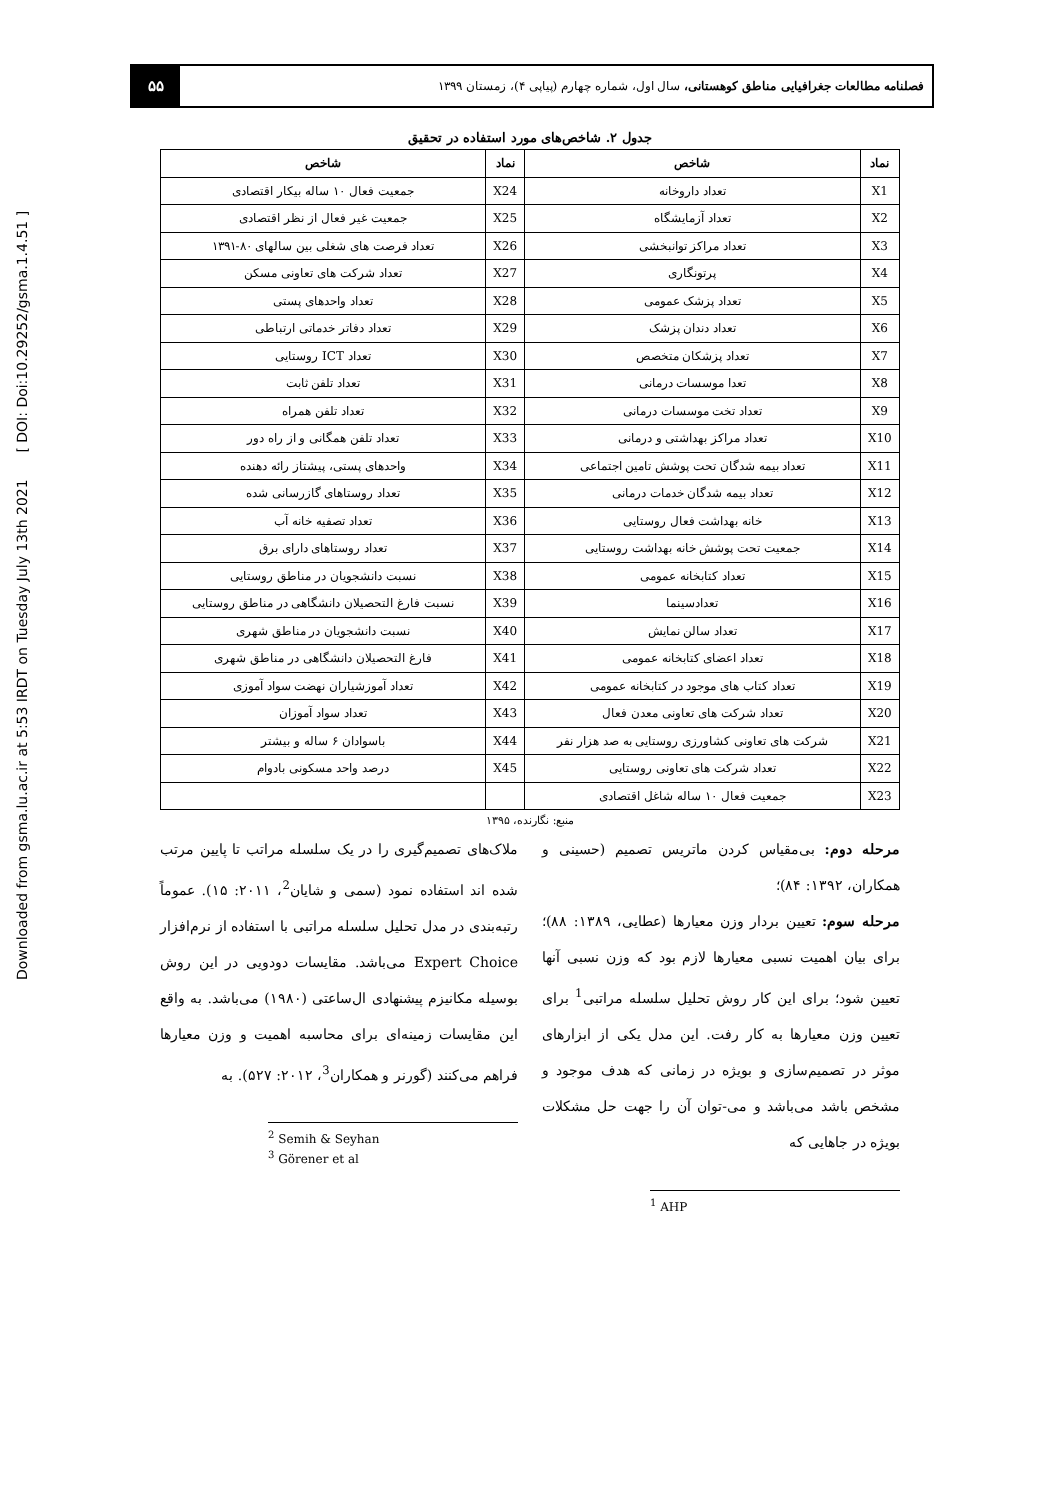Downloaded from gsma.lu.ac.ir at 5:53 IRDT on Tuesday July 13th 2021 [ DOI: Doi:10.29252/gsma.1.4.51 ]
فصلنامه مطالعات جغرافیایی مناطق کوهستانی، سال اول، شماره چهارم (پیاپی ۴)، زمستان ۱۳۹۹
۵۵
جدول ۲. شاخص‌های مورد استفاده در تحقیق
| نماد | شاخص | نماد | شاخص |
| --- | --- | --- | --- |
| X1 | تعداد داروخانه | X24 | جمعیت فعال ۱۰ ساله بیکار اقتصادی |
| X2 | تعداد آزمایشگاه | X25 | جمعیت غیر فعال از نظر اقتصادی |
| X3 | تعداد مراکز توانبخشی | X26 | تعداد فرصت های شغلی بین سالهای ۸۰-۱۳۹۱ |
| X4 | پرتونگاری | X27 | تعداد شرکت های تعاونی مسکن |
| X5 | تعداد پزشک عمومی | X28 | تعداد واحدهای پستی |
| X6 | تعداد دندان پزشک | X29 | تعداد دفاتر خدماتی ارتباطی |
| X7 | تعداد پزشکان متخصص | X30 | تعداد ICT روستایی |
| X8 | تعدا موسسات درمانی | X31 | تعداد تلفن ثابت |
| X9 | تعداد تخت موسسات درمانی | X32 | تعداد تلفن همراه |
| X10 | تعداد مراکز بهداشتی و درمانی | X33 | تعداد تلفن همگانی و از راه دور |
| X11 | تعداد بیمه شدگان تحت پوشش تامین اجتماعی | X34 | واحدهای پستی، پیشتاز رائه دهنده |
| X12 | تعداد بیمه شدگان خدمات درمانی | X35 | تعداد روستاهای گازرسانی شده |
| X13 | خانه بهداشت فعال روستایی | X36 | تعداد تصفیه خانه آب |
| X14 | جمعیت تحت پوشش خانه بهداشت روستایی | X37 | تعداد روستاهای دارای برق |
| X15 | تعداد کتابخانه عمومی | X38 | نسبت دانشجویان در مناطق روستایی |
| X16 | تعدادسینما | X39 | نسبت فارغ التحصیلان دانشگاهی در مناطق روستایی |
| X17 | تعداد سالن نمایش | X40 | نسبت دانشجویان در مناطق شهری |
| X18 | تعداد اعضای کتابخانه عمومی | X41 | فارغ التحصیلان دانشگاهی در مناطق شهری |
| X19 | تعداد کتاب های موجود در کتابخانه عمومی | X42 | تعداد آموزشیاران نهضت سواد آموزی |
| X20 | تعداد شرکت های تعاونی معدن فعال | X43 | تعداد سواد آموزان |
| X21 | شرکت های تعاونی کشاورزی روستایی به صد هزار نفر | X44 | باسوادان ۶ ساله و بیشتر |
| X22 | تعداد شرکت های تعاونی روستایی | X45 | درصد واحد مسکونی بادوام |
| X23 | جمعیت فعال ۱۰ ساله شاغل اقتصادی | | |
منبع: نگارنده، ۱۳۹۵
مرحله دوم: بی‌مقیاس کردن ماتریس تصمیم (حسینی و همکاران، ۱۳۹۲: ۸۴)؛
مرحله سوم: تعیین بردار وزن معیارها (عطایی، ۱۳۸۹: ۸۸)؛ برای بیان اهمیت نسبی معیارها لازم بود که وزن نسبی آنها تعیین شود؛ برای این کار روش تحلیل سلسله مراتبی<sup>1</sup> برای تعیین وزن معیارها به کار رفت. این مدل یکی از ابزارهای موثر در تصمیم‌سازی و بویژه در زمانی که هدف موجود و مشخص باشد می‌باشد و می-توان آن را جهت حل مشکلات بویژه در جاهایی که
<sup>1</sup> AHP
ملاک‌های تصمیم‌گیری را در یک سلسله مراتب تا پایین مرتب شده اند استفاده نمود (سمی و شایان<sup>2</sup>، ۲۰۱۱: ۱۵). عموماً رتبه‌بندی در مدل تحلیل سلسله مراتبی با استفاده از نرم‌افزار Expert Choice می‌باشد. مقایسات دودویی در این روش بوسیله مکانیزم پیشنهادی ال‌ساعتی (۱۹۸۰) می‌باشد. به واقع این مقایسات زمینه‌ای برای محاسبه اهمیت و وزن معیارها فراهم می‌کنند (گورنر و همکاران<sup>3</sup>، ۲۰۱۲: ۵۲۷). به
<sup>2</sup> Semih & Seyhan
<sup>3</sup> Görener et al